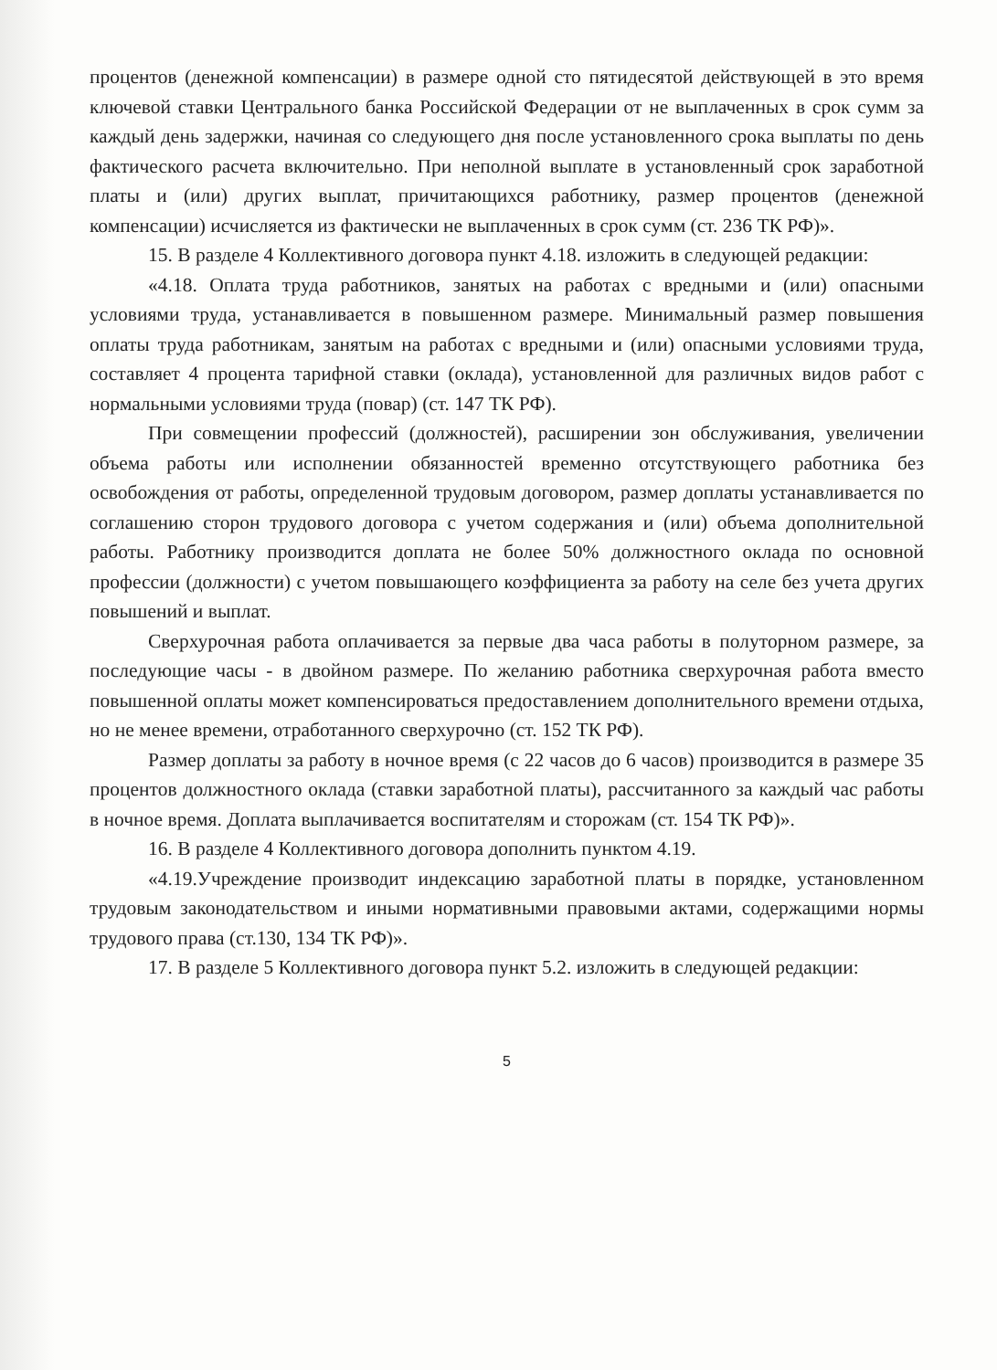процентов (денежной компенсации) в размере одной сто пятидесятой действующей в это время ключевой ставки Центрального банка Российской Федерации от не выплаченных в срок сумм за каждый день задержки, начиная со следующего дня после установленного срока выплаты по день фактического расчета включительно. При неполной выплате в установленный срок заработной платы и (или) других выплат, причитающихся работнику, размер процентов (денежной компенсации) исчисляется из фактически не выплаченных в срок сумм (ст. 236 ТК РФ)».
15. В разделе 4 Коллективного договора пункт 4.18. изложить в следующей редакции:
«4.18. Оплата труда работников, занятых на работах с вредными и (или) опасными условиями труда, устанавливается в повышенном размере. Минимальный размер повышения оплаты труда работникам, занятым на работах с вредными и (или) опасными условиями труда, составляет 4 процента тарифной ставки (оклада), установленной для различных видов работ с нормальными условиями труда (повар) (ст. 147 ТК РФ).
При совмещении профессий (должностей), расширении зон обслуживания, увеличении объема работы или исполнении обязанностей временно отсутствующего работника без освобождения от работы, определенной трудовым договором, размер доплаты устанавливается по соглашению сторон трудового договора с учетом содержания и (или) объема дополнительной работы. Работнику производится доплата не более 50% должностного оклада по основной профессии (должности) с учетом повышающего коэффициента за работу на селе без учета других повышений и выплат.
Сверхурочная работа оплачивается за первые два часа работы в полуторном размере, за последующие часы - в двойном размере. По желанию работника сверхурочная работа вместо повышенной оплаты может компенсироваться предоставлением дополнительного времени отдыха, но не менее времени, отработанного сверхурочно (ст. 152 ТК РФ).
Размер доплаты за работу в ночное время (с 22 часов до 6 часов) производится в размере 35 процентов должностного оклада (ставки заработной платы), рассчитанного за каждый час работы в ночное время. Доплата выплачивается воспитателям и сторожам (ст. 154 ТК РФ)».
16. В разделе 4 Коллективного договора дополнить пунктом 4.19.
«4.19.Учреждение производит индексацию заработной платы в порядке, установленном трудовым законодательством и иными нормативными правовыми актами, содержащими нормы трудового права (ст.130, 134 ТК РФ)».
17. В разделе 5 Коллективного договора пункт 5.2. изложить в следующей редакции:
5